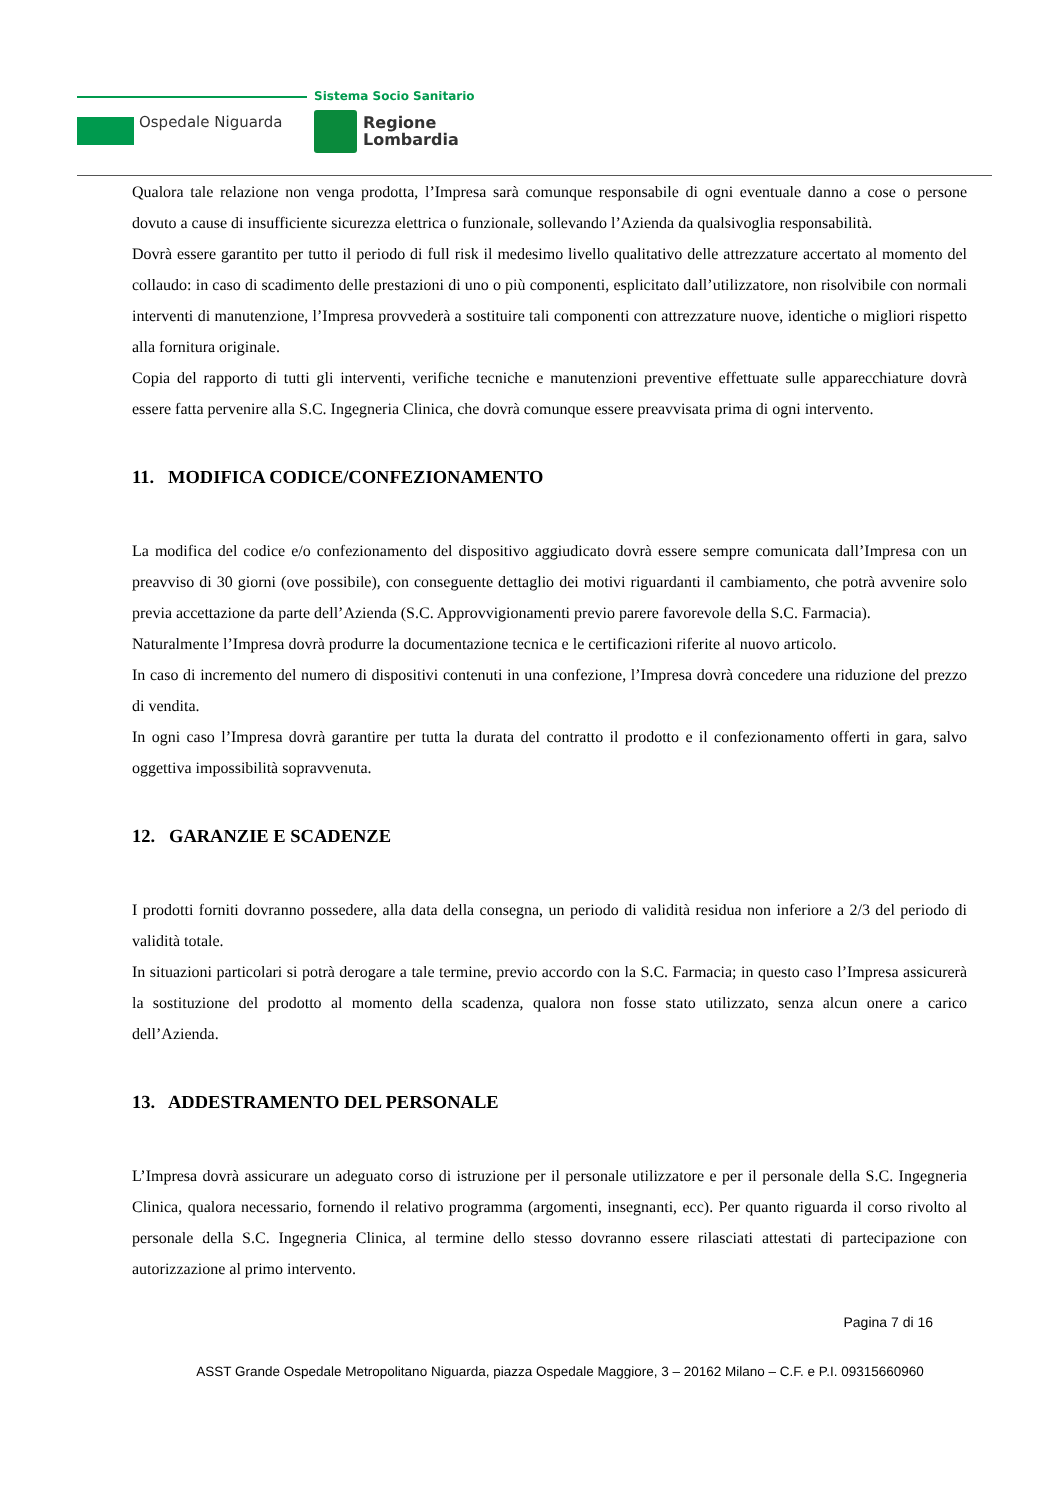Sistema Socio Sanitario
Ospedale Niguarda
Regione
Lombardia
Qualora tale relazione non venga prodotta, l’Impresa sarà comunque responsabile di ogni eventuale danno a cose o persone dovuto a cause di insufficiente sicurezza elettrica o funzionale, sollevando l’Azienda da qualsivoglia responsabilità.
Dovrà essere garantito per tutto il periodo di full risk il medesimo livello qualitativo delle attrezzature accertato al momento del collaudo: in caso di scadimento delle prestazioni di uno o più componenti, esplicitato dall’utilizzatore, non risolvibile con normali interventi di manutenzione, l’Impresa provvederà a sostituire tali componenti con attrezzature nuove, identiche o migliori rispetto alla fornitura originale.
Copia del rapporto di tutti gli interventi, verifiche tecniche e manutenzioni preventive effettuate sulle apparecchiature dovrà essere fatta pervenire alla S.C. Ingegneria Clinica, che dovrà comunque essere preavvisata prima di ogni intervento.
11. MODIFICA CODICE/CONFEZIONAMENTO
La modifica del codice e/o confezionamento del dispositivo aggiudicato dovrà essere sempre comunicata dall’Impresa con un preavviso di 30 giorni (ove possibile), con conseguente dettaglio dei motivi riguardanti il cambiamento, che potrà avvenire solo previa accettazione da parte dell’Azienda (S.C. Approvvigionamenti previo parere favorevole della S.C. Farmacia).
Naturalmente l’Impresa dovrà produrre la documentazione tecnica e le certificazioni riferite al nuovo articolo.
In caso di incremento del numero di dispositivi contenuti in una confezione, l’Impresa dovrà concedere una riduzione del prezzo di vendita.
In ogni caso l’Impresa dovrà garantire per tutta la durata del contratto il prodotto e il confezionamento offerti in gara, salvo oggettiva impossibilità sopravvenuta.
12. GARANZIE E SCADENZE
I prodotti forniti dovranno possedere, alla data della consegna, un periodo di validità residua non inferiore a 2/3 del periodo di validità totale.
In situazioni particolari si potrà derogare a tale termine, previo accordo con la S.C. Farmacia; in questo caso l’Impresa assicurerà la sostituzione del prodotto al momento della scadenza, qualora non fosse stato utilizzato, senza alcun onere a carico dell’Azienda.
13. ADDESTRAMENTO DEL PERSONALE
L’Impresa dovrà assicurare un adeguato corso di istruzione per il personale utilizzatore e per il personale della S.C. Ingegneria Clinica, qualora necessario, fornendo il relativo programma (argomenti, insegnanti, ecc). Per quanto riguarda il corso rivolto al personale della S.C. Ingegneria Clinica, al termine dello stesso dovranno essere rilasciati attestati di partecipazione con autorizzazione al primo intervento.
Pagina 7 di 16
ASST Grande Ospedale Metropolitano Niguarda, piazza Ospedale Maggiore, 3 – 20162 Milano – C.F. e P.I. 09315660960